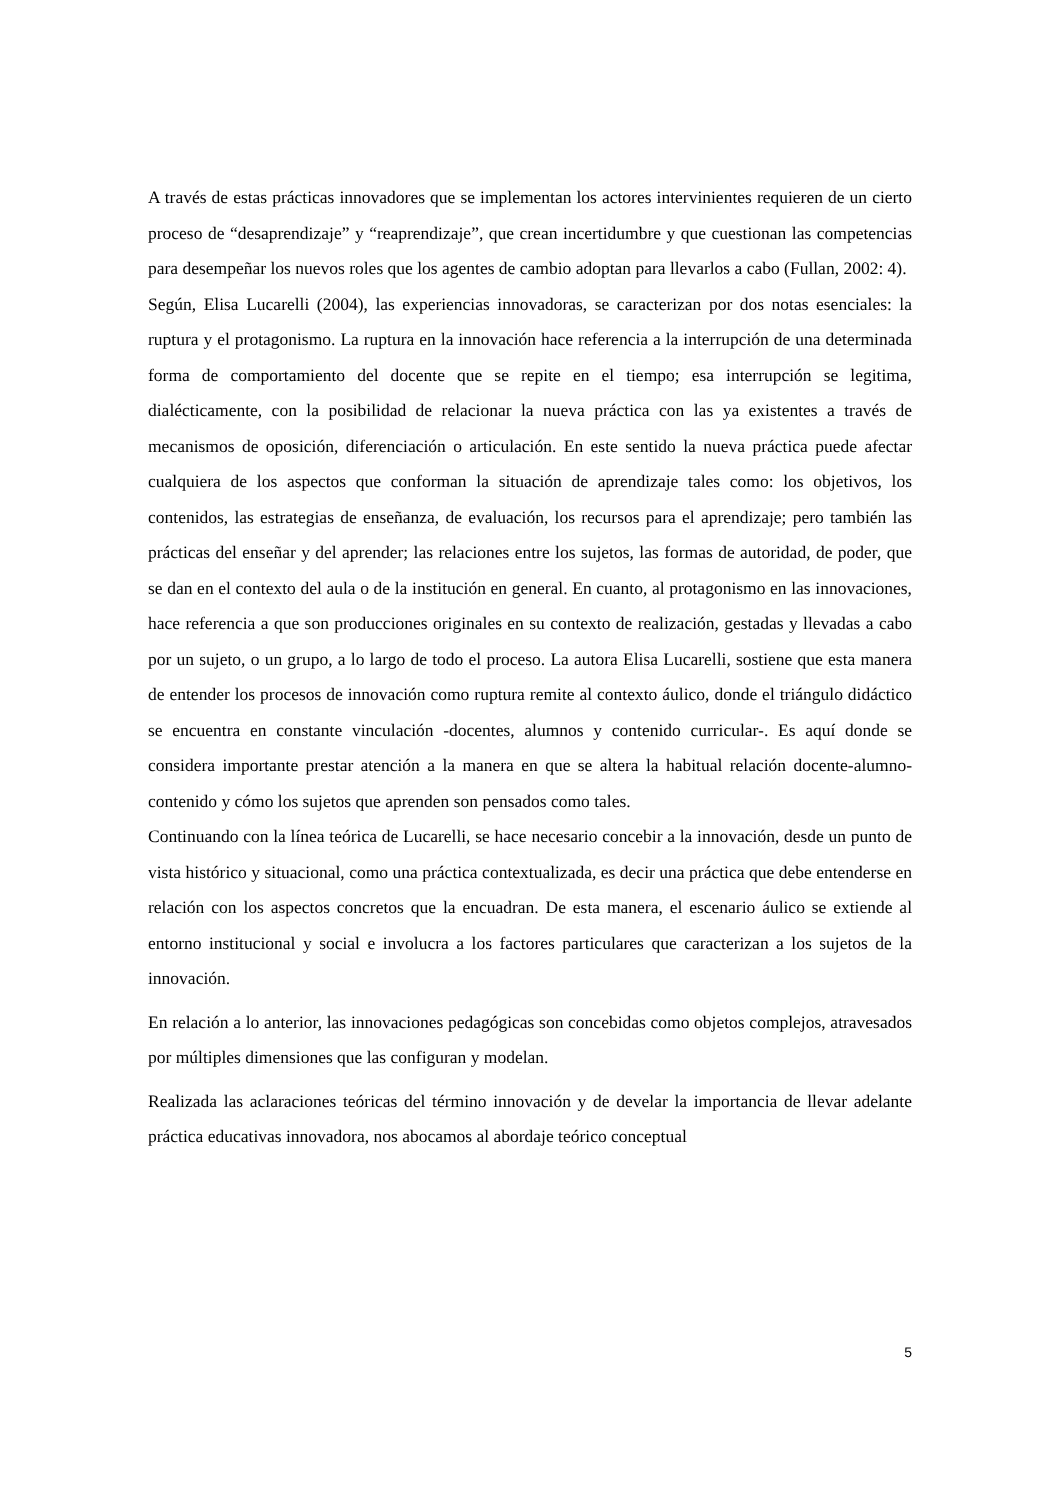A través de estas prácticas innovadores que se implementan los actores intervinientes requieren de un cierto proceso de “desaprendizaje” y “reaprendizaje”, que crean incertidumbre y que cuestionan las competencias para desempeñar los nuevos roles que los agentes de cambio adoptan para llevarlos a cabo (Fullan, 2002: 4).
Según, Elisa Lucarelli (2004), las experiencias innovadoras, se caracterizan por dos notas esenciales: la ruptura y el protagonismo. La ruptura en la innovación hace referencia a la interrupción de una determinada forma de comportamiento del docente que se repite en el tiempo; esa interrupción se legitima, dialécticamente, con la posibilidad de relacionar la nueva práctica con las ya existentes a través de mecanismos de oposición, diferenciación o articulación. En este sentido la nueva práctica puede afectar cualquiera de los aspectos que conforman la situación de aprendizaje tales como: los objetivos, los contenidos, las estrategias de enseñanza, de evaluación, los recursos para el aprendizaje; pero también las prácticas del enseñar y del aprender; las relaciones entre los sujetos, las formas de autoridad, de poder, que se dan en el contexto del aula o de la institución en general. En cuanto, al protagonismo en las innovaciones, hace referencia a que son producciones originales en su contexto de realización, gestadas y llevadas a cabo por un sujeto, o un grupo, a lo largo de todo el proceso. La autora Elisa Lucarelli, sostiene que esta manera de entender los procesos de innovación como ruptura remite al contexto áulico, donde el triángulo didáctico se encuentra en constante vinculación -docentes, alumnos y contenido curricular-. Es aquí donde se considera importante prestar atención a la manera en que se altera la habitual relación docente-alumno-contenido y cómo los sujetos que aprenden son pensados como tales.
Continuando con la línea teórica de Lucarelli, se hace necesario concebir a la innovación, desde un punto de vista histórico y situacional, como una práctica contextualizada, es decir una práctica que debe entenderse en relación con los aspectos concretos que la encuadran. De esta manera, el escenario áulico se extiende al entorno institucional y social e involucra a los factores particulares que caracterizan a los sujetos de la innovación.
En relación a lo anterior, las innovaciones pedagógicas son concebidas como objetos complejos, atravesados por múltiples dimensiones que las configuran y modelan.
Realizada las aclaraciones teóricas del término innovación y de develar la importancia de llevar adelante práctica educativas innovadora, nos abocamos al abordaje teórico conceptual
5